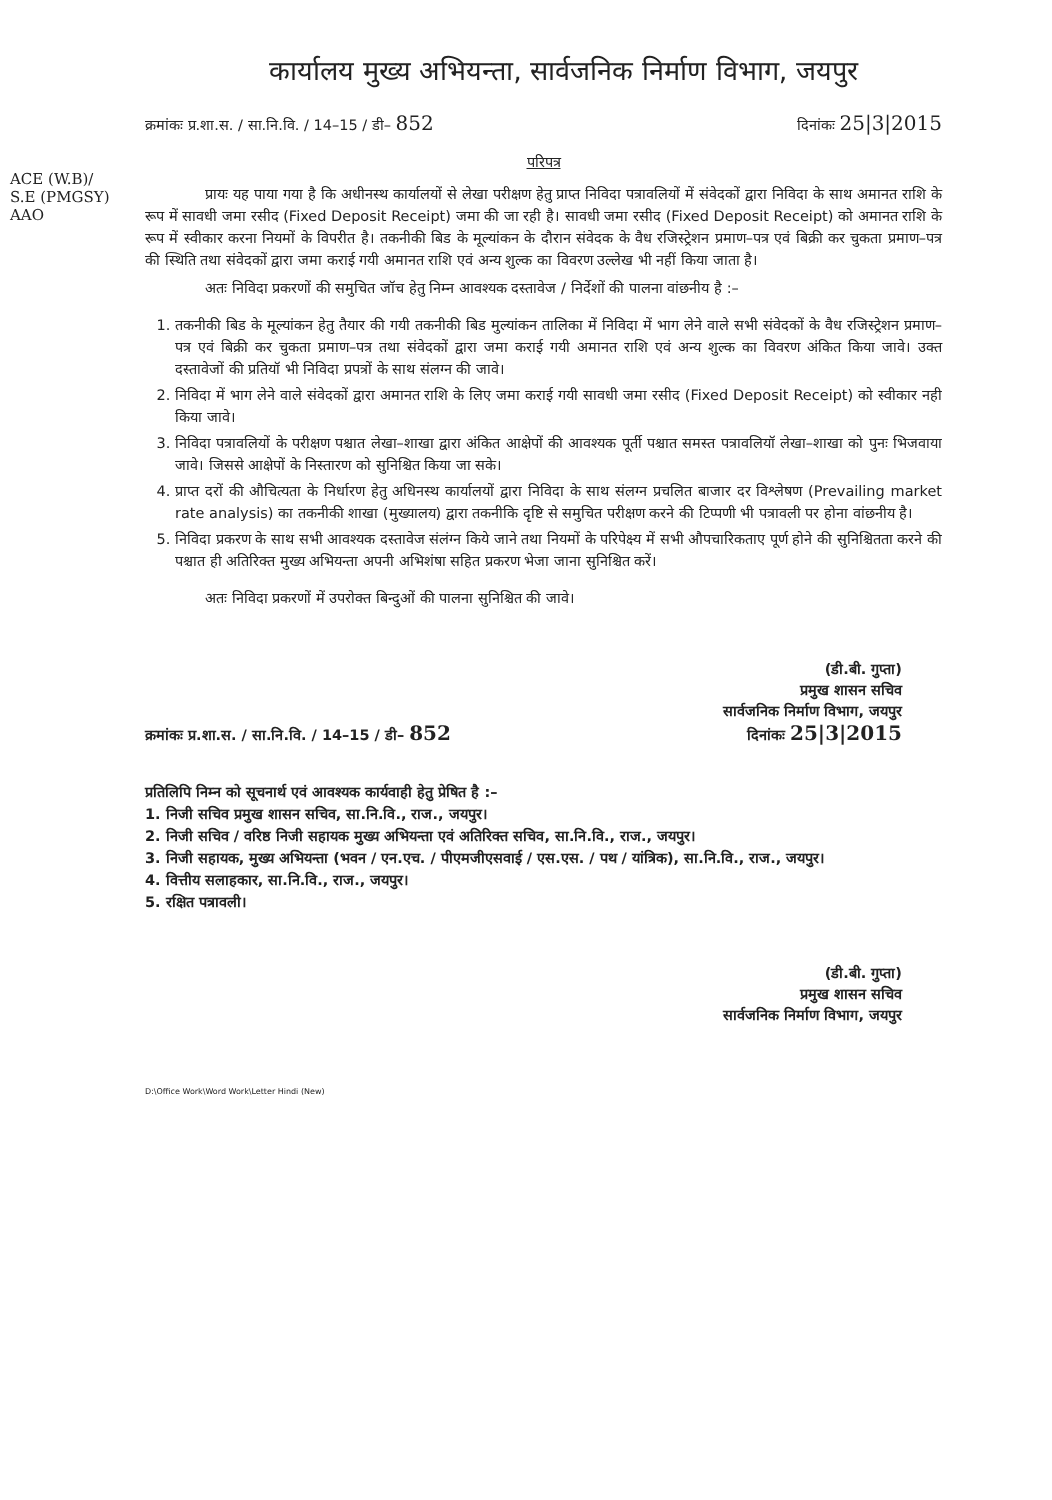कार्यालय मुख्य अभियन्ता, सार्वजनिक निर्माण विभाग, जयपुर
क्रमांकः प्र.शा.स. / सा.नि.वि. / 14–15 / डी– 852 दिनांकः 25|3|2015
ACE (W.B)/
S.E (PMGSY)
AAO
परिपत्र
प्रायः यह पाया गया है कि अधीनस्थ कार्यालयों से लेखा परीक्षण हेतु प्राप्त निविदा पत्रावलियों में संवेदकों द्वारा निविदा के साथ अमानत राशि के रूप में सावधी जमा रसीद (Fixed Deposit Receipt) जमा की जा रही है। सावधी जमा रसीद (Fixed Deposit Receipt) को अमानत राशि के रूप में स्वीकार करना नियमों के विपरीत है। तकनीकी बिड के मूल्यांकन के दौरान संवेदक के वैध रजिस्ट्रेशन प्रमाण–पत्र एवं बिक्री कर चुकता प्रमाण–पत्र की स्थिति तथा संवेदकों द्वारा जमा कराई गयी अमानत राशि एवं अन्य शुल्क का विवरण उल्लेख भी नहीं किया जाता है।
अतः निविदा प्रकरणों की समुचित जॉच हेतु निम्न आवश्यक दस्तावेज / निर्देशों की पालना वांछनीय है :–
1. तकनीकी बिड के मूल्यांकन हेतु तैयार की गयी तकनीकी बिड मुल्यांकन तालिका में निविदा में भाग लेने वाले सभी संवेदकों के वैध रजिस्ट्रेशन प्रमाण–पत्र एवं बिक्री कर चुकता प्रमाण–पत्र तथा संवेदकों द्वारा जमा कराई गयी अमानत राशि एवं अन्य शुल्क का विवरण अंकित किया जावे। उक्त दस्तावेजों की प्रतियॉ भी निविदा प्रपत्रों के साथ संलग्न की जावे।
2. निविदा में भाग लेने वाले संवेदकों द्वारा अमानत राशि के लिए जमा कराई गयी सावधी जमा रसीद (Fixed Deposit Receipt) को स्वीकार नही किया जावे।
3. निविदा पत्रावलियों के परीक्षण पश्चात लेखा–शाखा द्वारा अंकित आक्षेपों की आवश्यक पूर्ती पश्चात समस्त पत्रावलियॉ लेखा–शाखा को पुनः भिजवाया जावे। जिससे आक्षेपों के निस्तारण को सुनिश्चित किया जा सके।
4. प्राप्त दरों की औचित्यता के निर्धारण हेतु अधिनस्थ कार्यालयों द्वारा निविदा के साथ संलग्न प्रचलित बाजार दर विश्लेषण (Prevailing market rate analysis) का तकनीकी शाखा (मुख्यालय) द्वारा तकनीकि दृष्टि से समुचित परीक्षण करने की टिप्पणी भी पत्रावली पर होना वांछनीय है।
5. निविदा प्रकरण के साथ सभी आवश्यक दस्तावेज संलंग्न किये जाने तथा नियमों के परिपेक्ष्य में सभी औपचारिकताए पूर्ण होने की सुनिश्चितता करने की पश्चात ही अतिरिक्त मुख्य अभियन्ता अपनी अभिशंषा सहित प्रकरण भेजा जाना सुनिश्चित करें।
अतः निविदा प्रकरणों में उपरोक्त बिन्दुओं की पालना सुनिश्चित की जावे।
(डी.बी. गुप्ता)
प्रमुख शासन सचिव
सार्वजनिक निर्माण विभाग, जयपुर
क्रमांकः प्र.शा.स. / सा.नि.वि. / 14–15 / डी– 852 दिनांकः 25|3|2015
प्रतिलिपि निम्न को सूचनार्थ एवं आवश्यक कार्यवाही हेतु प्रेषित है :–
1. निजी सचिव प्रमुख शासन सचिव, सा.नि.वि., राज., जयपुर।
2. निजी सचिव / वरिष्ठ निजी सहायक मुख्य अभियन्ता एवं अतिरिक्त सचिव, सा.नि.वि., राज., जयपुर।
3. निजी सहायक, मुख्य अभियन्ता (भवन / एन.एच. / पीएमजीएसवाई / एस.एस. / पथ / यांत्रिक), सा.नि.वि., राज., जयपुर।
4. वित्तीय सलाहकार, सा.नि.वि., राज., जयपुर।
5. रक्षित पत्रावली।
(डी.बी. गुप्ता)
प्रमुख शासन सचिव
सार्वजनिक निर्माण विभाग, जयपुर
D:\Office Work\Word Work\Letter Hindi (New)